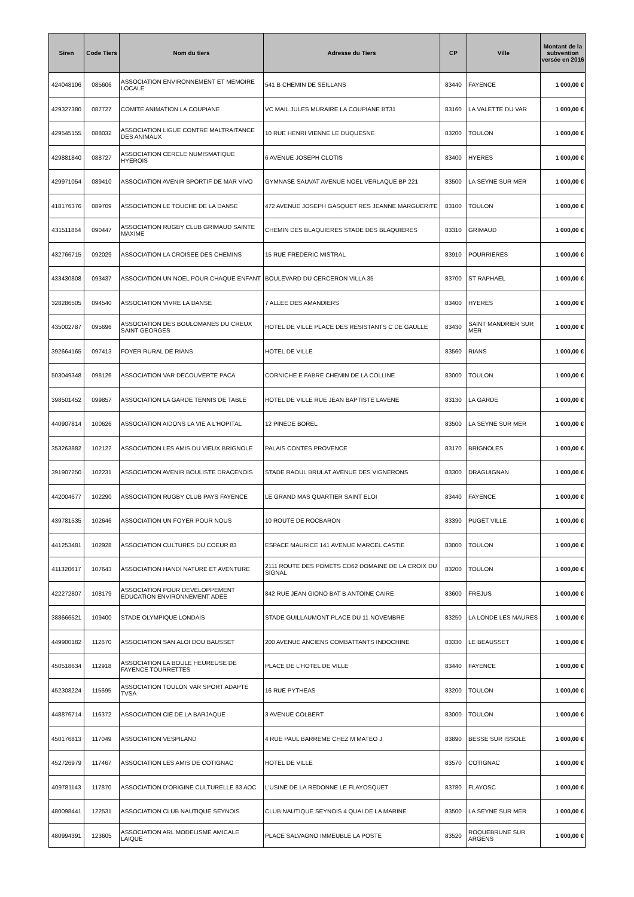| Siren | Code Tiers | Nom du tiers | Adresse du Tiers | CP | Ville | Montant de la subvention versée en 2016 |
| --- | --- | --- | --- | --- | --- | --- |
| 424048106 | 085606 | ASSOCIATION ENVIRONNEMENT ET MEMOIRE LOCALE | 541 B CHEMIN DE SEILLANS | 83440 | FAYENCE | 1 000,00 € |
| 429327380 | 087727 | COMITE ANIMATION LA COUPIANE | VC MAIL JULES MURAIRE LA COUPIANE BT31 | 83160 | LA VALETTE DU VAR | 1 000,00 € |
| 429545155 | 088032 | ASSOCIATION LIGUE CONTRE MALTRAITANCE DES ANIMAUX | 10 RUE HENRI VIENNE LE DUQUESNE | 83200 | TOULON | 1 000,00 € |
| 429881840 | 088727 | ASSOCIATION CERCLE NUMISMATIQUE HYEROIS | 6 AVENUE JOSEPH CLOTIS | 83400 | HYERES | 1 000,00 € |
| 429971054 | 089410 | ASSOCIATION AVENIR SPORTIF DE MAR VIVO | GYMNASE SAUVAT AVENUE NOEL VERLAQUE BP 221 | 83500 | LA SEYNE SUR MER | 1 000,00 € |
| 418176376 | 089709 | ASSOCIATION LE TOUCHE DE LA DANSE | 472 AVENUE JOSEPH GASQUET RES JEANNE MARGUERITE | 83100 | TOULON | 1 000,00 € |
| 431511864 | 090447 | ASSOCIATION RUGBY CLUB GRIMAUD SAINTE MAXIME | CHEMIN DES BLAQUIERES STADE DES BLAQUIERES | 83310 | GRIMAUD | 1 000,00 € |
| 432766715 | 092029 | ASSOCIATION LA CROISEE DES CHEMINS | 15 RUE FREDERIC MISTRAL | 83910 | POURRIERES | 1 000,00 € |
| 433430808 | 093437 | ASSOCIATION UN NOEL POUR CHAQUE ENFANT | BOULEVARD DU CERCERON VILLA 35 | 83700 | ST RAPHAEL | 1 000,00 € |
| 328286505 | 094540 | ASSOCIATION VIVRE LA DANSE | 7 ALLEE DES AMANDIERS | 83400 | HYERES | 1 000,00 € |
| 435002787 | 095696 | ASSOCIATION DES BOULOMANES DU CREUX SAINT GEORGES | HOTEL DE VILLE PLACE DES RESISTANTS C DE GAULLE | 83430 | SAINT MANDRIER SUR MER | 1 000,00 € |
| 392664165 | 097413 | FOYER RURAL DE RIANS | HOTEL DE VILLE | 83560 | RIANS | 1 000,00 € |
| 503049348 | 098126 | ASSOCIATION VAR DECOUVERTE PACA | CORNICHE E FABRE CHEMIN DE LA COLLINE | 83000 | TOULON | 1 000,00 € |
| 398501452 | 099857 | ASSOCIATION LA GARDE TENNIS DE TABLE | HOTEL DE VILLE RUE JEAN BAPTISTE LAVENE | 83130 | LA GARDE | 1 000,00 € |
| 440907814 | 100626 | ASSOCIATION AIDONS LA VIE A L'HOPITAL | 12 PINEDE BOREL | 83500 | LA SEYNE SUR MER | 1 000,00 € |
| 353263882 | 102122 | ASSOCIATION LES AMIS DU VIEUX BRIGNOLE | PALAIS CONTES PROVENCE | 83170 | BRIGNOLES | 1 000,00 € |
| 391907250 | 102231 | ASSOCIATION AVENIR BOULISTE DRACENOIS | STADE RAOUL BRULAT AVENUE DES VIGNERONS | 83300 | DRAGUIGNAN | 1 000,00 € |
| 442004677 | 102290 | ASSOCIATION RUGBY CLUB PAYS FAYENCE | LE GRAND MAS QUARTIER SAINT ELOI | 83440 | FAYENCE | 1 000,00 € |
| 439781535 | 102646 | ASSOCIATION UN FOYER POUR NOUS | 10 ROUTE DE ROCBARON | 83390 | PUGET VILLE | 1 000,00 € |
| 441253481 | 102928 | ASSOCIATION CULTURES DU COEUR 83 | ESPACE MAURICE 141 AVENUE MARCEL CASTIE | 83000 | TOULON | 1 000,00 € |
| 411320617 | 107643 | ASSOCIATION HANDI NATURE ET AVENTURE | 2111 ROUTE DES POMETS CD62 DOMAINE DE LA CROIX DU SIGNAL | 83200 | TOULON | 1 000,00 € |
| 422272807 | 108179 | ASSOCIATION POUR DEVELOPPEMENT EDUCATION ENVIRONNEMENT ADEE | 842 RUE JEAN GIONO BAT B ANTOINE CAIRE | 83600 | FREJUS | 1 000,00 € |
| 388666521 | 109400 | STADE OLYMPIQUE LONDAIS | STADE GUILLAUMONT PLACE DU 11 NOVEMBRE | 83250 | LA LONDE LES MAURES | 1 000,00 € |
| 449900182 | 112670 | ASSOCIATION SAN ALOI DOU BAUSSET | 200 AVENUE ANCIENS COMBATTANTS INDOCHINE | 83330 | LE BEAUSSET | 1 000,00 € |
| 450518634 | 112918 | ASSOCIATION LA BOULE HEUREUSE DE FAYENCE TOURRETTES | PLACE DE L'HOTEL DE VILLE | 83440 | FAYENCE | 1 000,00 € |
| 452308224 | 115695 | ASSOCIATION TOULON VAR SPORT ADAPTE TVSA | 16 RUE PYTHEAS | 83200 | TOULON | 1 000,00 € |
| 448876714 | 116372 | ASSOCIATION CIE DE LA BARJAQUE | 3 AVENUE COLBERT | 83000 | TOULON | 1 000,00 € |
| 450176813 | 117049 | ASSOCIATION VESPILAND | 4 RUE PAUL BARREME CHEZ M MATEO J | 83890 | BESSE SUR ISSOLE | 1 000,00 € |
| 452726979 | 117467 | ASSOCIATION LES AMIS DE COTIGNAC | HOTEL DE VILLE | 83570 | COTIGNAC | 1 000,00 € |
| 409781143 | 117870 | ASSOCIATION D'ORIGINE CULTURELLE 83 AOC | L'USINE DE LA REDONNE LE FLAYOSQUET | 83780 | FLAYOSC | 1 000,00 € |
| 480098441 | 122531 | ASSOCIATION CLUB NAUTIQUE SEYNOIS | CLUB NAUTIQUE SEYNOIS 4 QUAI DE LA MARINE | 83500 | LA SEYNE SUR MER | 1 000,00 € |
| 480994391 | 123605 | ASSOCIATION ARL MODELISME AMICALE LAIQUE | PLACE SALVAGNO IMMEUBLE LA POSTE | 83520 | ROQUEBRUNE SUR ARGENS | 1 000,00 € |